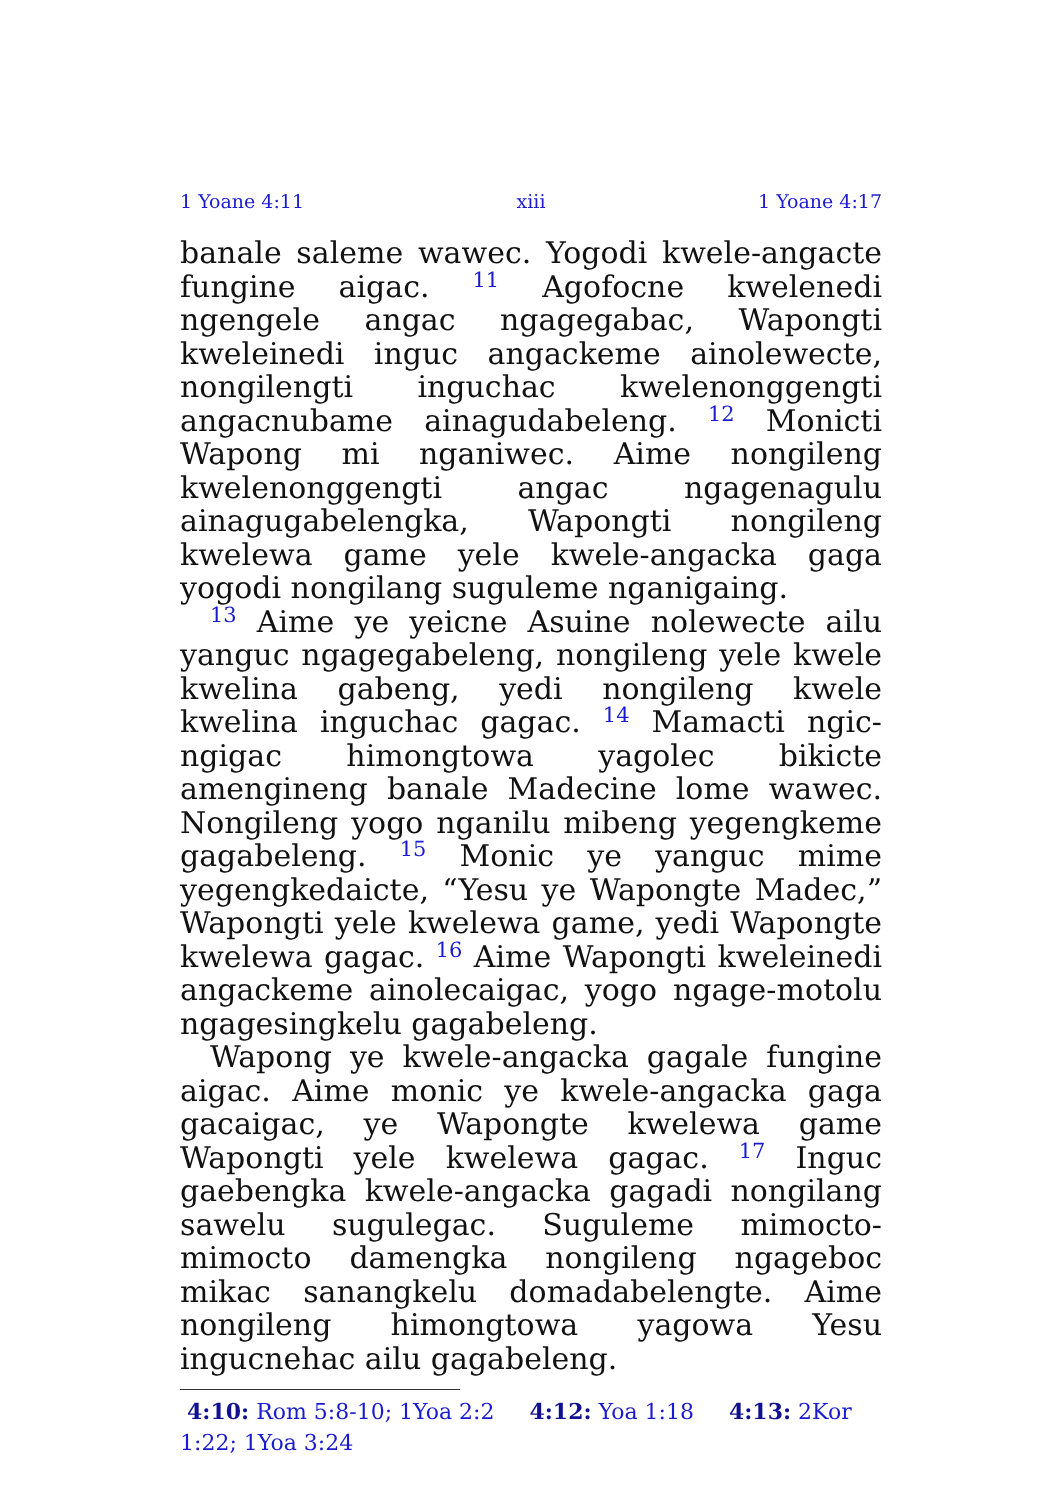1 Yoane 4:11 xiii 1 Yoane 4:17
banale saleme wawec. Yogodi kwele-angacte fungine aigac. <sup>11</sup> Agofocne kwelenedi ngengele angac ngagegabac, Wapongti kweleinedi inguc angackeme ainolewecte, nongilengti inguchac kwelenonggengti angacnubame ainagudabeleng. <sup>12</sup> Monicti Wapong mi nganiwec. Aime nongileng kwelenonggengti angac ngagenagulu ainagugabelengka, Wapongti nongileng kwelewa game yele kwele-angacka gaga yogodi nongilang suguleme nganigaing.
<sup>13</sup> Aime ye yeicne Asuine nolewecte ailu yanguc ngagegabeleng, nongileng yele kwele kwelina gabeng, yedi nongileng kwele kwelina inguchac gagac. <sup>14</sup> Mamacti ngic-ngigac himongtowa yagolec bikicte amengineng banale Madecine lome wawec. Nongileng yogo nganilu mibeng yegengkeme gagabeleng. <sup>15</sup> Monic ye yanguc mime yegengkedaicte, “Yesu ye Wapongte Madec,” Wapongti yele kwelewa game, yedi Wapongte kwelewa gagac. <sup>16</sup> Aime Wapongti kweleinedi angackeme ainolecaigac, yogo ngage-motolu ngagesingkelu gagabeleng.
Wapong ye kwele-angacka gagale fungine aigac. Aime monic ye kwele-angacka gaga gacaigac, ye Wapongte kwelewa game Wapongti yele kwelewa gagac. <sup>17</sup> Inguc gaebengka kwele-angacka gagadi nongilang sawelu sugulegac. Suguleme mimocto-mimocto damengka nongileng ngageboc mikac sanangkelu domadabelengte. Aime nongileng himongtowa yagowa Yesu ingucnehac ailu gagabeleng.
4:10: Rom 5:8-10; 1Yoa 2:2 4:12: Yoa 1:18 4:13: 2Kor 1:22; 1Yoa 3:24